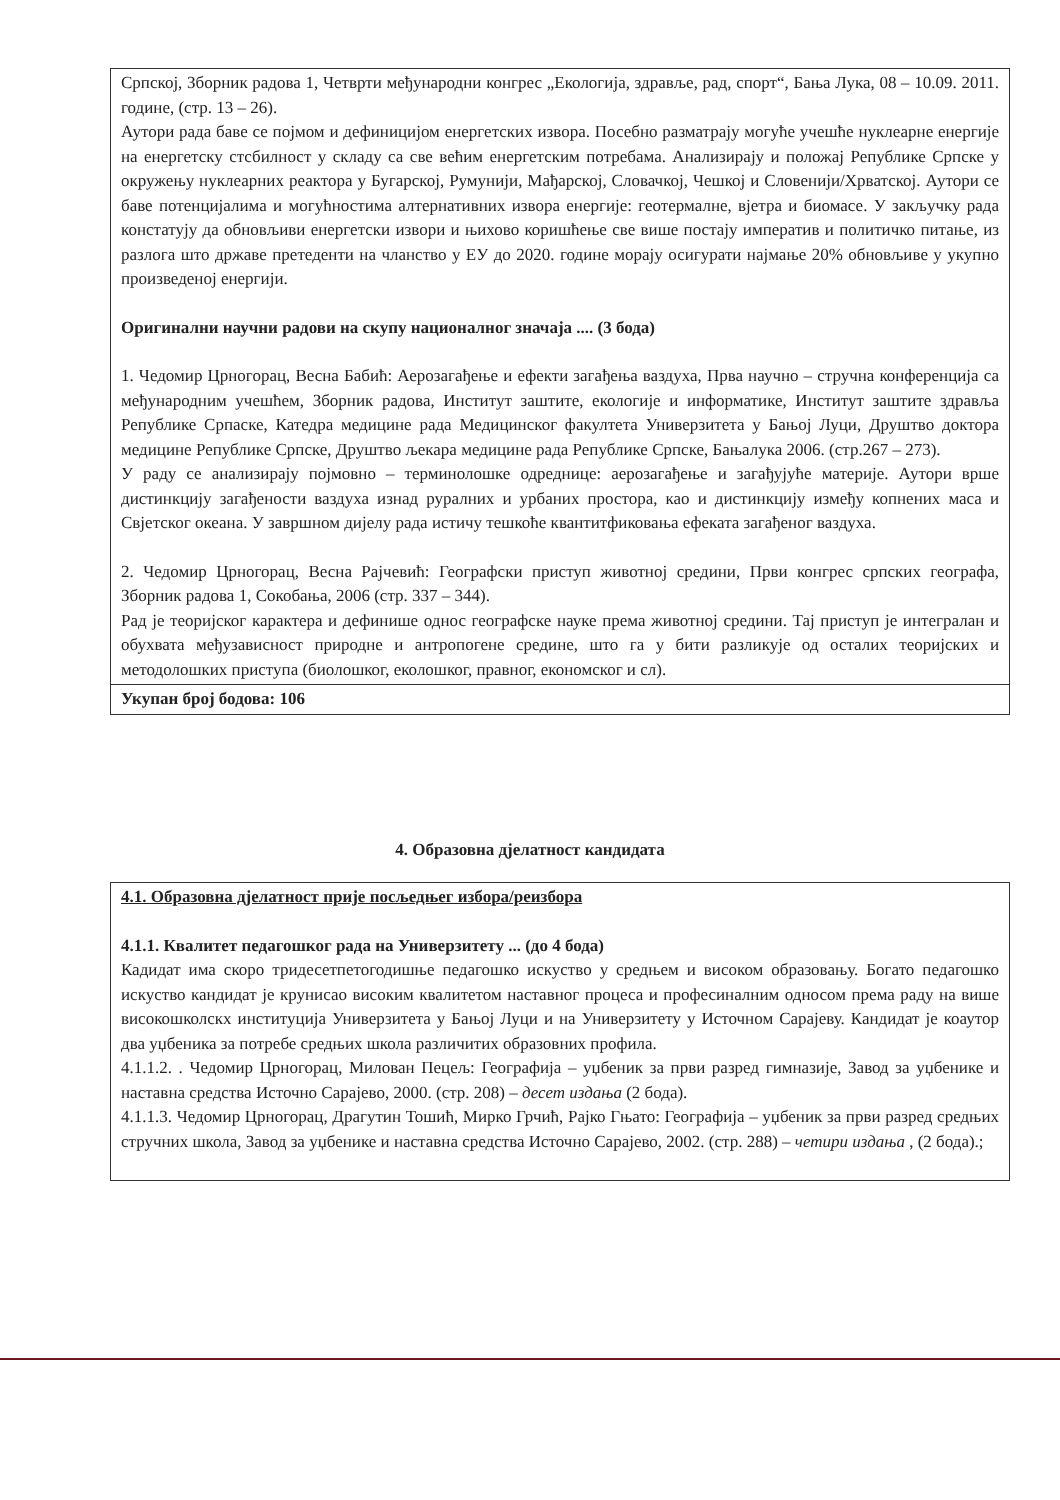Српској, Зборник радова 1, Четврти међународни конгрес „Екологија, здравље, рад, спорт“, Бања Лука, 08 – 10.09. 2011. године, (стр. 13 – 26).
Аутори рада баве се појмом и дефиницијом енергетских извора. Посебно разматрају могуће учешће нуклеарне енергије на енергетску стсбилност у складу са све већим енергетским потребама. Анализирају и положај Републике Српске у окружењу нуклеарних реактора у Бугарској, Румунији, Мађарској, Словачкој, Чешкој и Словенији/Хрватској. Аутори се баве потенцијалима и могућностима алтернативних извора енергије: геотермалне, вјетра и биомасе. У закључку рада констатују да обновљиви енергетски извори и њихово коришћење све више постају императив и политичко питање, из разлога што државе претеденти на чланство у ЕУ до 2020. године морају осигурати најмање 20% обновљиве у укупно произведеној енергији.
Оригинални научни радови на скупу националног значаја .... (3 бода)
1. Чедомир Црногорац, Весна Бабић: Аерозагађење и ефекти загађења ваздуха, Прва научно – стручна конференција са међународним учешћем, Зборник радова, Институт заштите, екологије и информатике, Институт заштите здравља Републике Српаске, Катедра медицине рада Медицинског факултета Универзитета у Бањој Луци, Друштво доктора медицине Републике Српске, Друштво љекара медицине рада Републике Српске, Бањалука 2006. (стр.267 – 273).
У раду се анализирају појмовно – терминолошке одреднице: аерозагађење и загађујуће материје. Аутори врше дистинкцију загађености ваздуха изнад руралних и урбаних простора, као и дистинкцију између копнених маса и Свјетског океана. У завршном дијелу рада истичу тешкоће квантитфиковања ефеката загађеног ваздуха.
2. Чедомир Црногорац, Весна Рајчевић: Географски приступ животној средини, Први конгрес српских географа, Зборник радова 1, Сокобања, 2006 (стр. 337 – 344).
Рад је теоријског карактера и дефинише однос географске науке према животној средини. Тај приступ је интегралан и обухвата међузависност природне и антропогене средине, што га у бити разликује од осталих теоријских и методолошких приступа (биолошког, еколошког, правног, економског и сл).
Укупан број бодова: 106
4. Образовна дјелатност кандидата
4.1. Образовна дјелатност прије посљедњег избора/реизбора
4.1.1. Квалитет педагошког рада на Универзитету ... (до 4 бода)
Кадидат има скоро тридесетпетогодишње педагошко искуство у средњем и високом образовању. Богато педагошко искуство кандидат је крунисао високим квалитетом наставног процеса и професиналним односом према раду на више високошколскх институција Универзитета у Бањој Луци и на Универзитету у Источном Сарајеву. Кандидат је коаутор два уџбеника за потребе средњих школа различитих образовних профила.
4.1.1.2. . Чедомир Црногорац, Милован Пецељ: Географија – уџбеник за први разред гимназије, Завод за уџбенике и наставна средства Источно Сарајево, 2000. (стр. 208) – десет издања (2 бода).
4.1.1.3. Чедомир Црногорац, Драгутин Тошић, Мирко Грчић, Рајко Гњато: Географија – уџбеник за први разред средњих стручних школа, Завод за уџбенике и наставна средства Источно Сарајево, 2002. (стр. 288) – четири издања , (2 бода).;